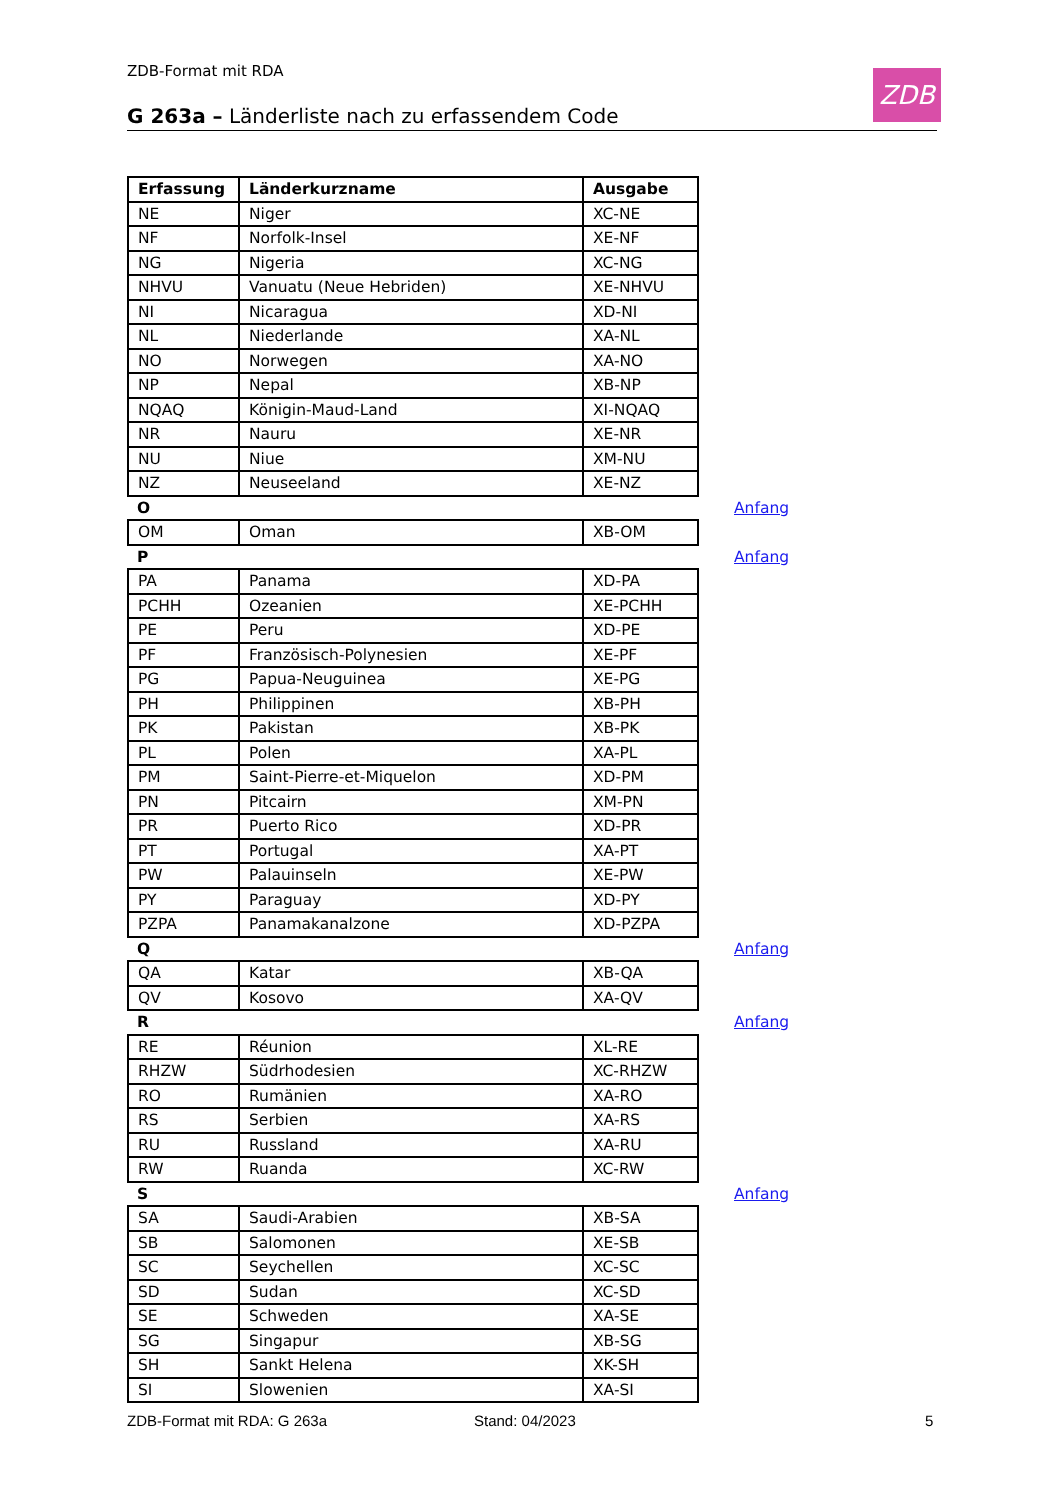ZDB-Format mit RDA ZDB
G 263a – Länderliste nach zu erfassendem Code
| Erfassung | Länderkurzname | Ausgabe | |
| NE | Niger | XC-NE | |
| NF | Norfolk-Insel | XE-NF | |
| NG | Nigeria | XC-NG | |
| NHVU | Vanuatu (Neue Hebriden) | XE-NHVU | |
| NI | Nicaragua | XD-NI | |
| NL | Niederlande | XA-NL | |
| NO | Norwegen | XA-NO | |
| NP | Nepal | XB-NP | |
| NQAQ | Königin-Maud-Land | XI-NQAQ | |
| NR | Nauru | XE-NR | |
| NU | Niue | XM-NU | |
| NZ | Neuseeland | XE-NZ | |
| O | | | Anfang |
| OM | Oman | XB-OM | |
| P | | | Anfang |
| PA | Panama | XD-PA | |
| PCHH | Ozeanien | XE-PCHH | |
| PE | Peru | XD-PE | |
| PF | Französisch-Polynesien | XE-PF | |
| PG | Papua-Neuguinea | XE-PG | |
| PH | Philippinen | XB-PH | |
| PK | Pakistan | XB-PK | |
| PL | Polen | XA-PL | |
| PM | Saint-Pierre-et-Miquelon | XD-PM | |
| PN | Pitcairn | XM-PN | |
| PR | Puerto Rico | XD-PR | |
| PT | Portugal | XA-PT | |
| PW | Palauinseln | XE-PW | |
| PY | Paraguay | XD-PY | |
| PZPA | Panamakanalzone | XD-PZPA | |
| Q | | | Anfang |
| QA | Katar | XB-QA | |
| QV | Kosovo | XA-QV | |
| R | | | Anfang |
| RE | Réunion | XL-RE | |
| RHZW | Südrhodesien | XC-RHZW | |
| RO | Rumänien | XA-RO | |
| RS | Serbien | XA-RS | |
| RU | Russland | XA-RU | |
| RW | Ruanda | XC-RW | |
| S | | | Anfang |
| SA | Saudi-Arabien | XB-SA | |
| SB | Salomonen | XE-SB | |
| SC | Seychellen | XC-SC | |
| SD | Sudan | XC-SD | |
| SE | Schweden | XA-SE | |
| SG | Singapur | XB-SG | |
| SH | Sankt Helena | XK-SH | |
| SI | Slowenien | XA-SI | |
ZDB-Format mit RDA: G 263a Stand: 04/2023 5